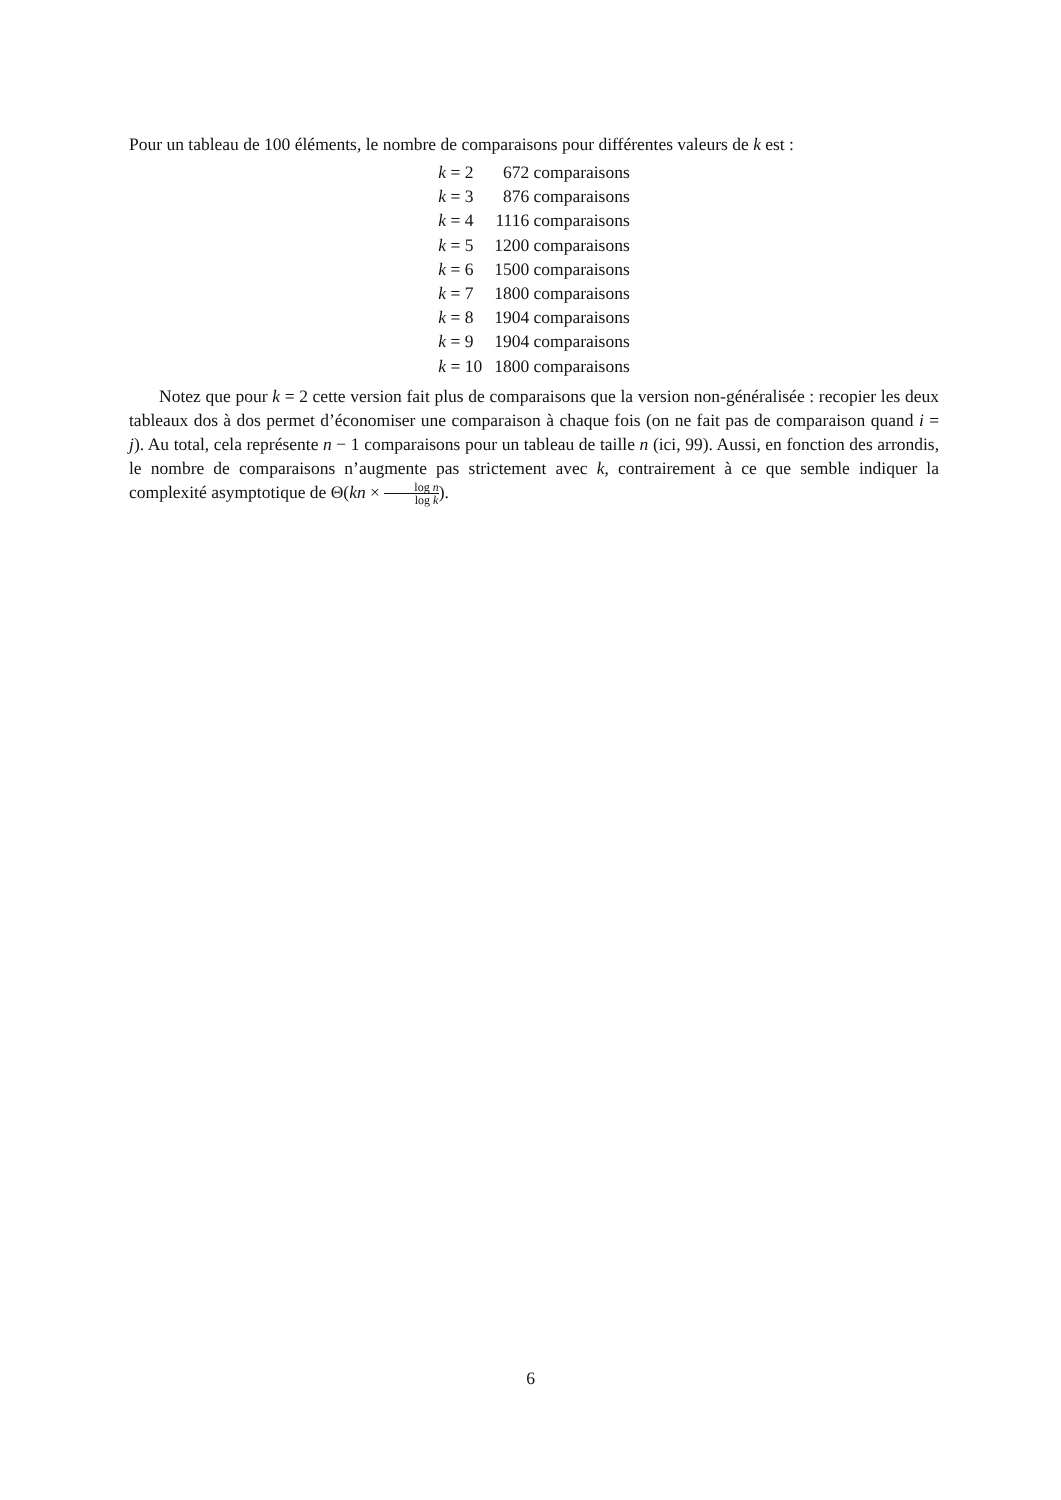Pour un tableau de 100 éléments, le nombre de comparaisons pour différentes valeurs de k est :
| k = 2 | 672 comparaisons |
| k = 3 | 876 comparaisons |
| k = 4 | 1116 comparaisons |
| k = 5 | 1200 comparaisons |
| k = 6 | 1500 comparaisons |
| k = 7 | 1800 comparaisons |
| k = 8 | 1904 comparaisons |
| k = 9 | 1904 comparaisons |
| k = 10 | 1800 comparaisons |
Notez que pour k = 2 cette version fait plus de comparaisons que la version non-généralisée : recopier les deux tableaux dos à dos permet d’économiser une comparaison à chaque fois (on ne fait pas de comparaison quand i = j). Au total, cela représente n − 1 comparaisons pour un tableau de taille n (ici, 99). Aussi, en fonction des arrondis, le nombre de comparaisons n’augmente pas strictement avec k, contrairement à ce que semble indiquer la complexité asymptotique de Θ(kn × log n log k).
6